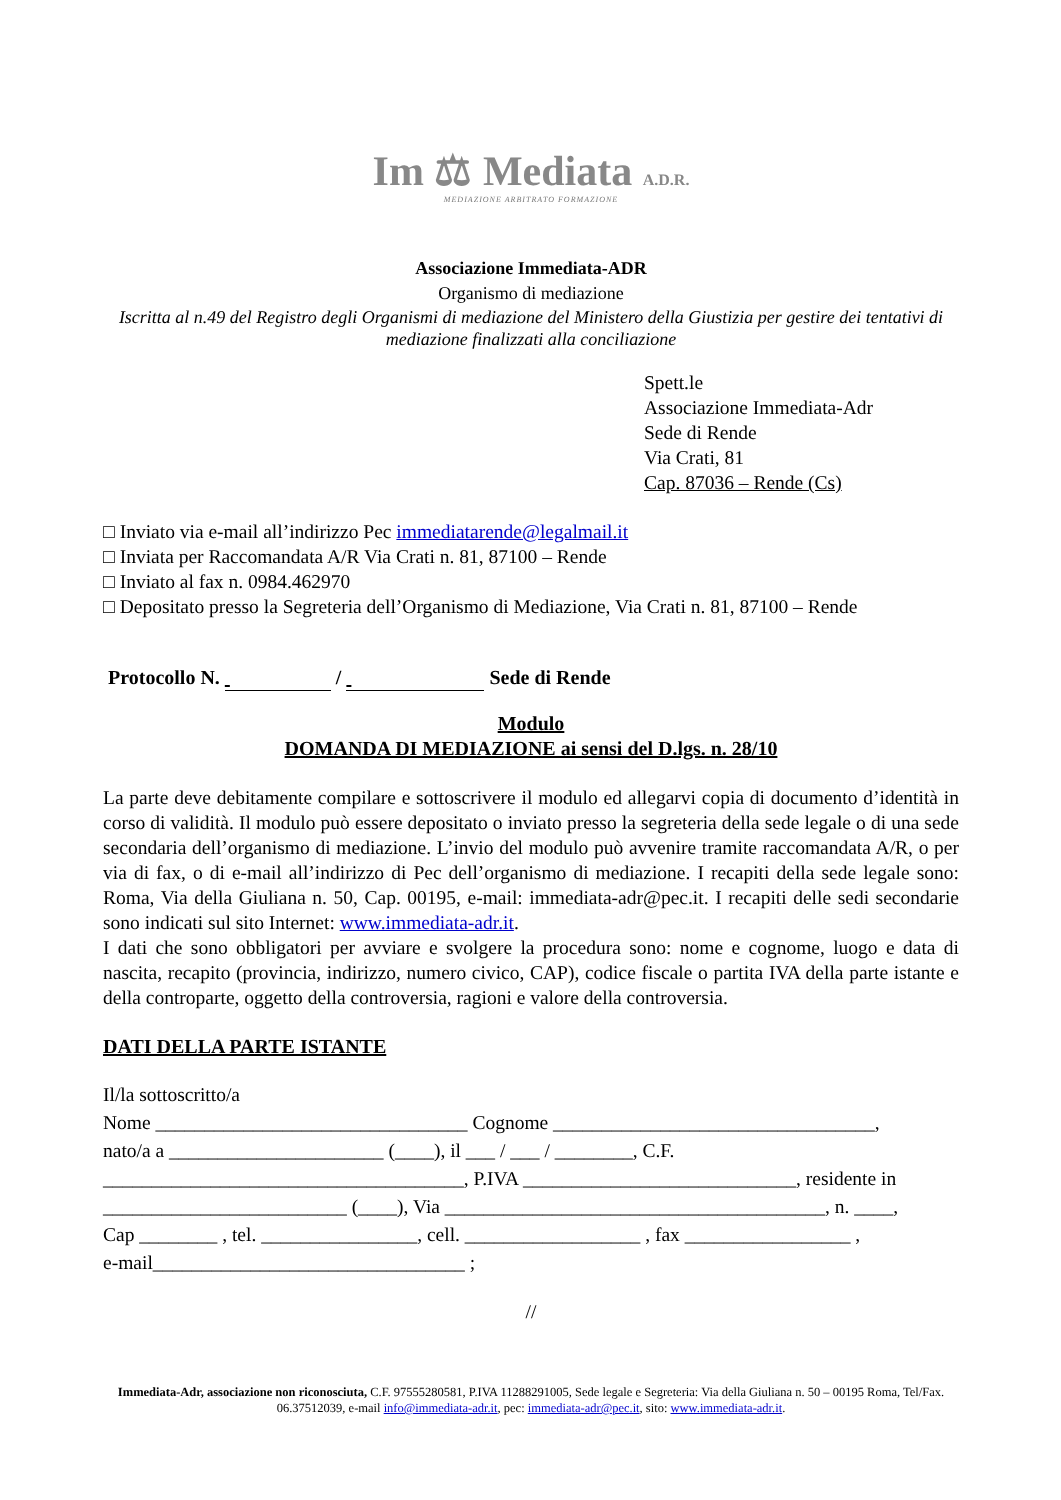Im ⚖ Mediata A.D.R.
MEDIAZIONE ARBITRATO FORMAZIONE
Associazione Immediata-ADR
Organismo di mediazione
Iscritta al n.49 del Registro degli Organismi di mediazione del Ministero della Giustizia per gestire dei tentativi di mediazione finalizzati alla conciliazione
Spett.le
Associazione Immediata-Adr
Sede di Rende
Via Crati, 81
Cap. 87036 – Rende (Cs)
□ Inviato via e-mail all’indirizzo Pec immediatarende@legalmail.it
□ Inviata per Raccomandata A/R Via Crati n. 81, 87100 – Rende
□ Inviato al fax n. 0984.462970
□ Depositato presso la Segreteria dell’Organismo di Mediazione, Via Crati n. 81, 87100 – Rende
Protocollo N. / Sede di Rende
Modulo
DOMANDA DI MEDIAZIONE ai sensi del D.lgs. n. 28/10
La parte deve debitamente compilare e sottoscrivere il modulo ed allegarvi copia di documento d’identità in corso di validità. Il modulo può essere depositato o inviato presso la segreteria della sede legale o di una sede secondaria dell’organismo di mediazione. L’invio del modulo può avvenire tramite raccomandata A/R, o per via di fax, o di e-mail all’indirizzo di Pec dell’organismo di mediazione. I recapiti della sede legale sono: Roma, Via della Giuliana n. 50, Cap. 00195, e-mail: immediata-adr@pec.it. I recapiti delle sedi secondarie sono indicati sul sito Internet: www.immediata-adr.it.
I dati che sono obbligatori per avviare e svolgere la procedura sono: nome e cognome, luogo e data di nascita, recapito (provincia, indirizzo, numero civico, CAP), codice fiscale o partita IVA della parte istante e della controparte, oggetto della controversia, ragioni e valore della controversia.
DATI DELLA PARTE ISTANTE
Il/la sottoscritto/a
Nome ________________________________ Cognome _________________________________,
nato/a a ______________________ (____), il ___ / ___ / ________, C.F.
_____________________________________, P.IVA ____________________________, residente in
_________________________ (____), Via _______________________________________, n. ____,
Cap ________ , tel. ________________, cell. __________________ , fax _________________ ,
e-mail________________________________ ;
//
Immediata-Adr, associazione non riconosciuta, C.F. 97555280581, P.IVA 11288291005, Sede legale e Segreteria: Via della Giuliana n. 50 – 00195 Roma, Tel/Fax. 06.37512039, e-mail info@immediata-adr.it, pec: immediata-adr@pec.it, sito: www.immediata-adr.it.